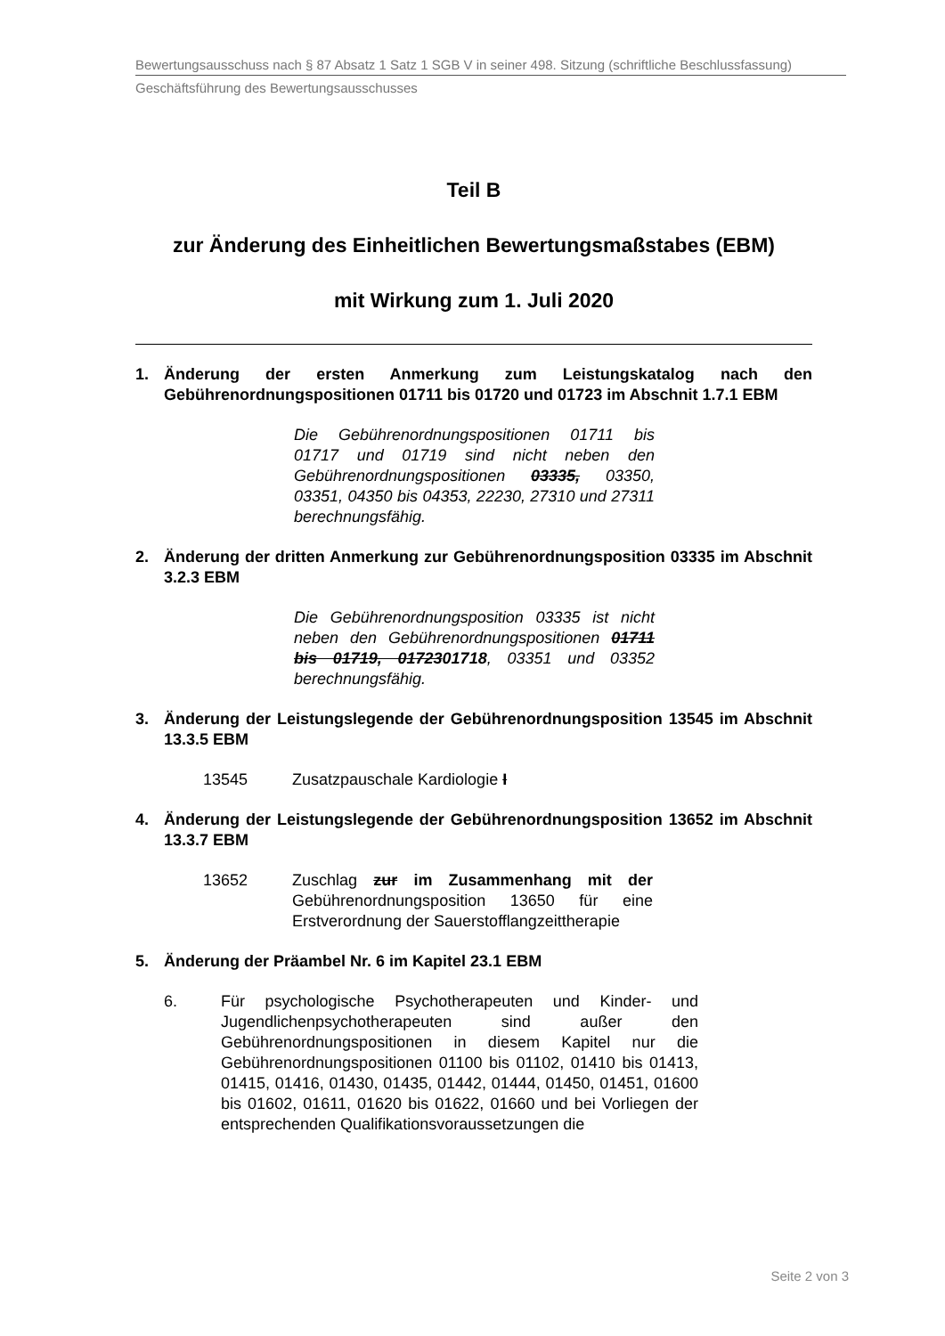Bewertungsausschuss nach § 87 Absatz 1 Satz 1 SGB V in seiner 498. Sitzung (schriftliche Beschlussfassung)
Geschäftsführung des Bewertungsausschusses
Teil B
zur Änderung des Einheitlichen Bewertungsmaßstabes (EBM)
mit Wirkung zum 1. Juli 2020
1. Änderung der ersten Anmerkung zum Leistungskatalog nach den Gebührenordnungspositionen 01711 bis 01720 und 01723 im Abschnit 1.7.1 EBM
Die Gebührenordnungspositionen 01711 bis 01717 und 01719 sind nicht neben den Gebührenordnungspositionen 03335, 03350, 03351, 04350 bis 04353, 22230, 27310 und 27311 berechnungsfähig.
2. Änderung der dritten Anmerkung zur Gebührenordnungsposition 03335 im Abschnit 3.2.3 EBM
Die Gebührenordnungsposition 03335 ist nicht neben den Gebührenordnungspositionen 01711 bis 01719, 0172301718, 03351 und 03352 berechnungsfähig.
3. Änderung der Leistungslegende der Gebührenordnungsposition 13545 im Abschnit 13.3.5 EBM
13545 Zusatzpauschale Kardiologie I
4. Änderung der Leistungslegende der Gebührenordnungsposition 13652 im Abschnit 13.3.7 EBM
13652 Zuschlag zur im Zusammenhang mit der Gebührenordnungsposition 13650 für eine Erstverordnung der Sauerstofflangzeittherapie
5. Änderung der Präambel Nr. 6 im Kapitel 23.1 EBM
6. Für psychologische Psychotherapeuten und Kinder- und Jugendlichenpsychotherapeuten sind außer den Gebührenordnungspositionen in diesem Kapitel nur die Gebührenordnungspositionen 01100 bis 01102, 01410 bis 01413, 01415, 01416, 01430, 01435, 01442, 01444, 01450, 01451, 01600 bis 01602, 01611, 01620 bis 01622, 01660 und bei Vorliegen der entsprechenden Qualifikationsvoraussetzungen die
Seite 2 von 3